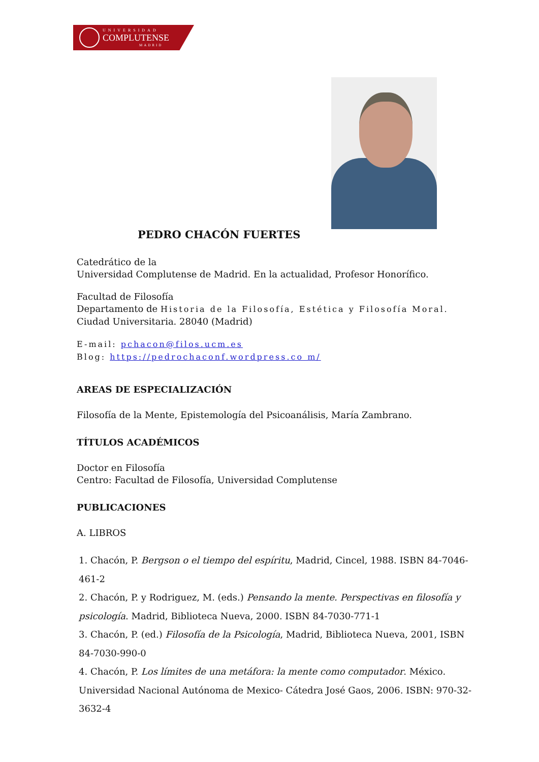UNIVERSIDAD
COMPLUTENSE
MADRID
PEDRO CHACÓN FUERTES
Catedrático de la
Universidad Complutense de Madrid. En la actualidad, Profesor Honorífico.
Facultad de Filosofía
Departamento de Historia de la Filosofía, Estética y Filosofía Moral.
Ciudad Universitaria. 28040 (Madrid)
E-mail: pchacon@filos.ucm.es
Blog: https://pedrochaconf.wordpress.co m/
AREAS DE ESPECIALIZACIÓN
Filosofía de la Mente, Epistemología del Psicoanálisis, María Zambrano.
TÍTULOS ACADÉMICOS
Doctor en Filosofía
Centro: Facultad de Filosofía, Universidad Complutense
PUBLICACIONES
A. LIBROS
1. Chacón, P. Bergson o el tiempo del espíritu, Madrid, Cincel, 1988. ISBN 84-7046-461-2
2. Chacón, P. y Rodriguez, M. (eds.) Pensando la mente. Perspectivas en filosofía y psicología. Madrid, Biblioteca Nueva, 2000. ISBN 84-7030-771-1
3. Chacón, P. (ed.) Filosofía de la Psicología, Madrid, Biblioteca Nueva, 2001, ISBN 84-7030-990-0
4. Chacón, P. Los límites de una metáfora: la mente como computador. México. Universidad Nacional Autónoma de Mexico- Cátedra José Gaos, 2006. ISBN: 970-32-3632-4